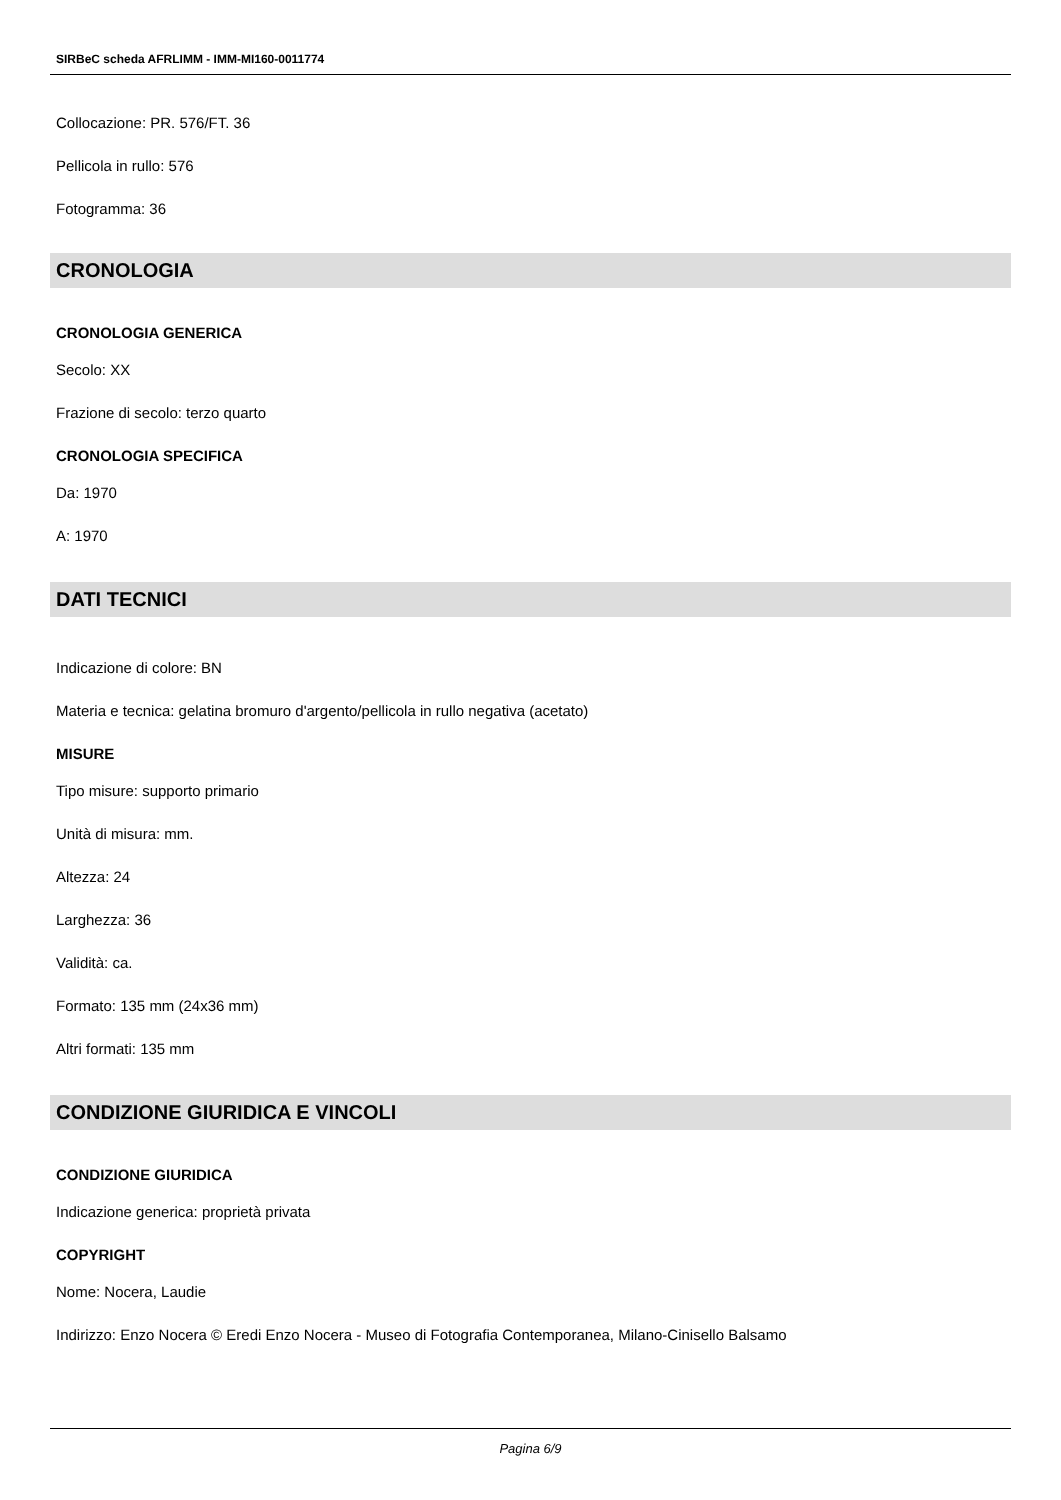SIRBeC scheda AFRLIMM - IMM-MI160-0011774
Collocazione: PR. 576/FT. 36
Pellicola in rullo: 576
Fotogramma: 36
CRONOLOGIA
CRONOLOGIA GENERICA
Secolo: XX
Frazione di secolo: terzo quarto
CRONOLOGIA SPECIFICA
Da: 1970
A: 1970
DATI TECNICI
Indicazione di colore: BN
Materia e tecnica: gelatina bromuro d'argento/pellicola in rullo negativa (acetato)
MISURE
Tipo misure: supporto primario
Unità di misura: mm.
Altezza: 24
Larghezza: 36
Validità: ca.
Formato: 135 mm (24x36 mm)
Altri formati: 135 mm
CONDIZIONE GIURIDICA E VINCOLI
CONDIZIONE GIURIDICA
Indicazione generica: proprietà privata
COPYRIGHT
Nome: Nocera, Laudie
Indirizzo: Enzo Nocera © Eredi Enzo Nocera - Museo di Fotografia Contemporanea, Milano-Cinisello Balsamo
Pagina 6/9